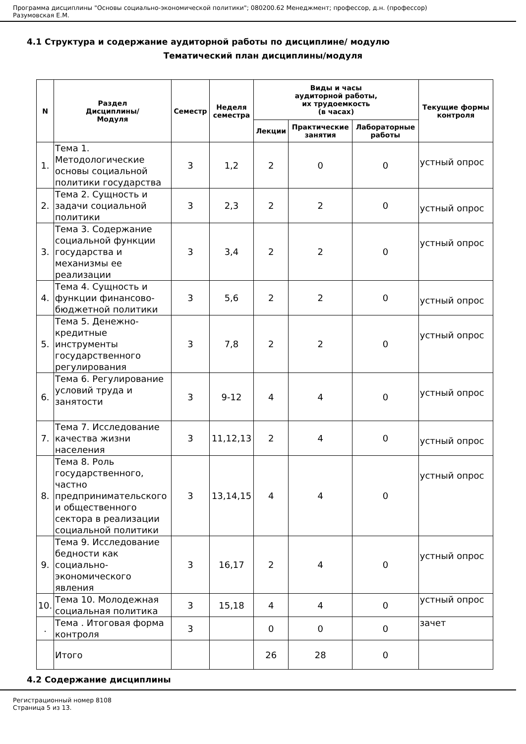Программа дисциплины "Основы социально-экономической политики"; 080200.62 Менеджмент; профессор, д.н. (профессор)
Разумовская Е.М.
4.1 Структура и содержание аудиторной работы по дисциплине/ модулю
Тематический план дисциплины/модуля
| N | Раздел Дисциплины/ Модуля | Семестр | Неделя семестра | Виды и часы аудиторной работы, их трудоемкость (в часах) | | | Текущие формы контроля |
| --- | --- | --- | --- | --- | --- | --- | --- |
| | | | | Лекции | Практические занятия | Лабораторные работы | |
| 1. | Тема 1. Методологические основы социальной политики государства | 3 | 1,2 | 2 | 0 | 0 | устный опрос |
| 2. | Тема 2. Сущность и задачи социальной политики | 3 | 2,3 | 2 | 2 | 0 | устный опрос |
| 3. | Тема 3. Содержание социальной функции государства и механизмы ее реализации | 3 | 3,4 | 2 | 2 | 0 | устный опрос |
| 4. | Тема 4. Сущность и функции финансово-бюджетной политики | 3 | 5,6 | 2 | 2 | 0 | устный опрос |
| 5. | Тема 5. Денежно-кредитные инструменты государственного регулирования | 3 | 7,8 | 2 | 2 | 0 | устный опрос |
| 6. | Тема 6. Регулирование условий труда и занятости | 3 | 9-12 | 4 | 4 | 0 | устный опрос |
| 7. | Тема 7. Исследование качества жизни населения | 3 | 11,12,13 | 2 | 4 | 0 | устный опрос |
| 8. | Тема 8. Роль государственного, частно предпринимательского и общественного сектора в реализации социальной политики | 3 | 13,14,15 | 4 | 4 | 0 | устный опрос |
| 9. | Тема 9. Исследование бедности как социально-экономического явления | 3 | 16,17 | 2 | 4 | 0 | устный опрос |
| 10. | Тема 10. Молодежная социальная политика | 3 | 15,18 | 4 | 4 | 0 | устный опрос |
| . | Тема . Итоговая форма контроля | 3 | | 0 | 0 | 0 | зачет |
| | Итого | | | 26 | 28 | 0 | |
4.2 Содержание дисциплины
Регистрационный номер 8108
Страница 5 из 13.